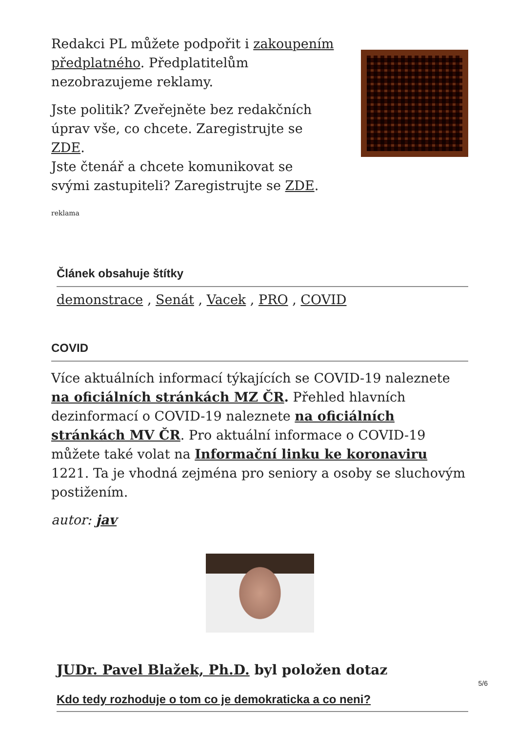Redakci PL můžete podpořit i zakoupením předplatného. Předplatitelům nezobrazujeme reklamy.
Jste politik? Zveřejněte bez redakčních úprav vše, co chcete. Zaregistrujte se ZDE.
Jste čtenář a chcete komunikovat se svými zastupiteli? Zaregistrujte se ZDE.
reklama
Článek obsahuje štítky
demonstrace , Senát , Vacek , PRO , COVID
COVID
Více aktuálních informací týkajících se COVID-19 naleznete na oficiálních stránkách MZ ČR. Přehled hlavních dezinformací o COVID-19 naleznete na oficiálních stránkách MV ČR. Pro aktuální informace o COVID-19 můžete také volat na Informační linku ke koronaviru 1221. Ta je vhodná zejména pro seniory a osoby se sluchovým postižením.
autor: jav
JUDr. Pavel Blažek, Ph.D. byl položen dotaz
Kdo tedy rozhoduje o tom co je demokraticka a co neni?
5/6